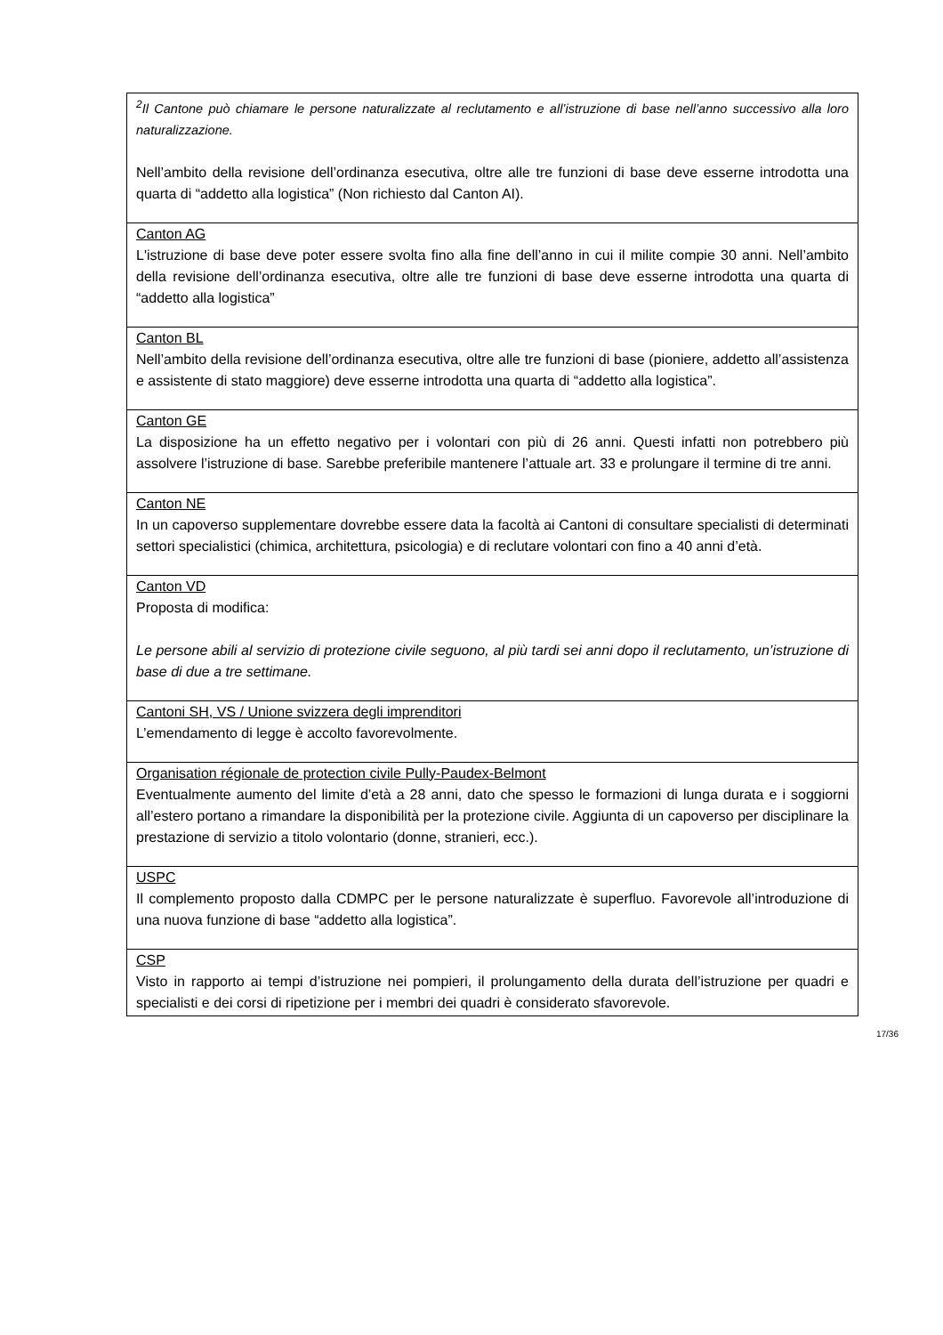| <sup>2</sup> Il Cantone può chiamare le persone naturalizzate al reclutamento e all’istruzione di base nell’anno successivo alla loro naturalizzazione. Nell’ambito della revisione dell’ordinanza esecutiva, oltre alle tre funzioni di base deve esserne introdotta una quarta di “addetto alla logistica” (Non richiesto dal Canton AI). |
| Canton AG L'istruzione di base deve poter essere svolta fino alla fine dell’anno in cui il milite compie 30 anni. Nell’ambito della revisione dell’ordinanza esecutiva, oltre alle tre funzioni di base deve esserne introdotta una quarta di “addetto alla logistica” |
| Canton BL Nell’ambito della revisione dell’ordinanza esecutiva, oltre alle tre funzioni di base (pioniere, addetto all’assistenza e assistente di stato maggiore) deve esserne introdotta una quarta di “addetto alla logistica”. |
| Canton GE La disposizione ha un effetto negativo per i volontari con più di 26 anni. Questi infatti non potrebbero più assolvere l’istruzione di base. Sarebbe preferibile mantenere l’attuale art. 33 e prolungare il termine di tre anni. |
| Canton NE In un capoverso supplementare dovrebbe essere data la facoltà ai Cantoni di consultare specialisti di determinati settori specialistici (chimica, architettura, psicologia) e di reclutare volontari con fino a 40 anni d’età. |
| Canton VD Proposta di modifica: Le persone abili al servizio di protezione civile seguono, al più tardi sei anni dopo il reclutamento, un’istruzione di base di due a tre settimane. |
| Cantoni SH, VS / Unione svizzera degli imprenditori L’emendamento di legge è accolto favorevolmente. |
| Organisation régionale de protection civile Pully-Paudex-Belmont Eventualmente aumento del limite d’età a 28 anni, dato che spesso le formazioni di lunga durata e i soggiorni all’estero portano a rimandare la disponibilità per la protezione civile. Aggiunta di un capoverso per disciplinare la prestazione di servizio a titolo volontario (donne, stranieri, ecc.). |
| USPC Il complemento proposto dalla CDMPC per le persone naturalizzate è superfluo. Favorevole all’introduzione di una nuova funzione di base “addetto alla logistica”. |
| CSP Visto in rapporto ai tempi d’istruzione nei pompieri, il prolungamento della durata dell’istruzione per quadri e specialisti e dei corsi di ripetizione per i membri dei quadri è considerato sfavorevole. |
17/36